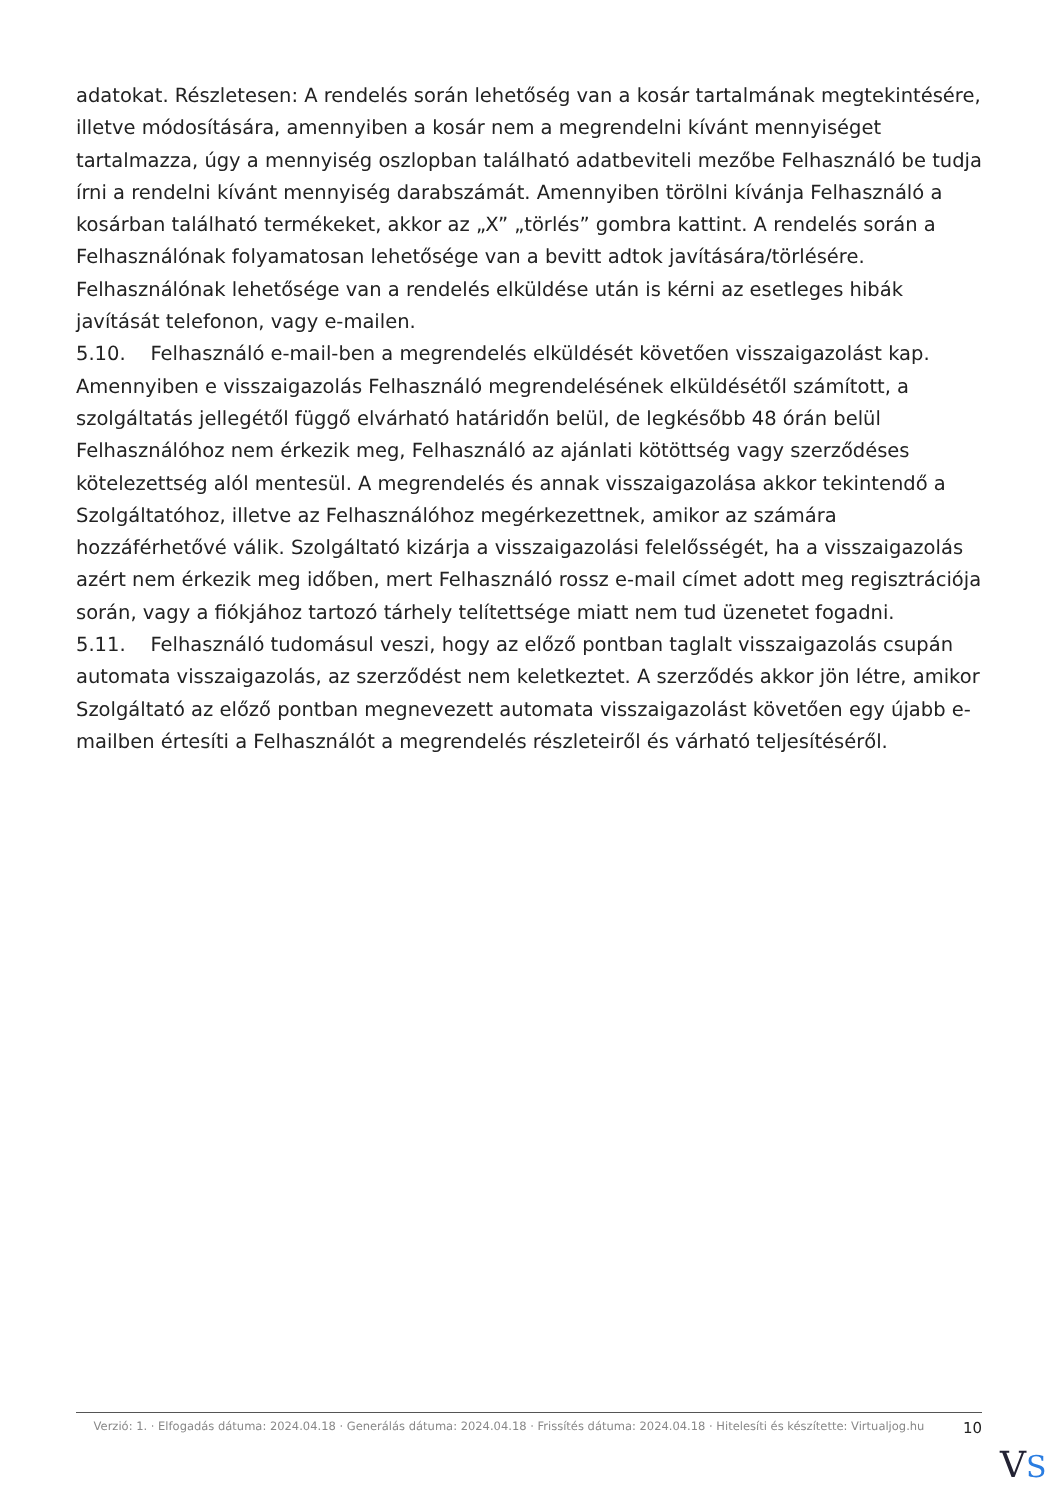adatokat. Részletesen: A rendelés során lehetőség van a kosár tartalmának megtekintésére, illetve módosítására, amennyiben a kosár nem a megrendelni kívánt mennyiséget tartalmazza, úgy a mennyiség oszlopban található adatbeviteli mezőbe Felhasználó be tudja írni a rendelni kívánt mennyiség darabszámát. Amennyiben törölni kívánja Felhasználó a kosárban található termékeket, akkor az „X” „törlés” gombra kattint. A rendelés során a Felhasználónak folyamatosan lehetősége van a bevitt adtok javítására/törlésére. Felhasználónak lehetősége van a rendelés elküldése után is kérni az esetleges hibák javítását telefonon, vagy e-mailen.
5.10. Felhasználó e-mail-ben a megrendelés elküldését követően visszaigazolást kap. Amennyiben e visszaigazolás Felhasználó megrendelésének elküldésétől számított, a szolgáltatás jellegétől függő elvárható határidőn belül, de legkésőbb 48 órán belül Felhasználóhoz nem érkezik meg, Felhasználó az ajánlati kötöttség vagy szerződéses kötelezettség alól mentesül. A megrendelés és annak visszaigazolása akkor tekintendő a Szolgáltatóhoz, illetve az Felhasználóhoz megérkezettnek, amikor az számára hozzáférhetővé válik. Szolgáltató kizárja a visszaigazolási felelősségét, ha a visszaigazolás azért nem érkezik meg időben, mert Felhasználó rossz e-mail címet adott meg regisztrációja során, vagy a fiókjához tartozó tárhely telítettsége miatt nem tud üzenetet fogadni.
5.11. Felhasználó tudomásul veszi, hogy az előző pontban taglalt visszaigazolás csupán automata visszaigazolás, az szerződést nem keletkeztet. A szerződés akkor jön létre, amikor Szolgáltató az előző pontban megnevezett automata visszaigazolást követően egy újabb e-mailben értesíti a Felhasználót a megrendelés részleteiről és várható teljesítéséről.
Verzió: 1. · Elfogadás dátuma: 2024.04.18 · Generálás dátuma: 2024.04.18 · Frissítés dátuma: 2024.04.18 · Hitelesíti és készítette: Virtualjog.hu
10
VS